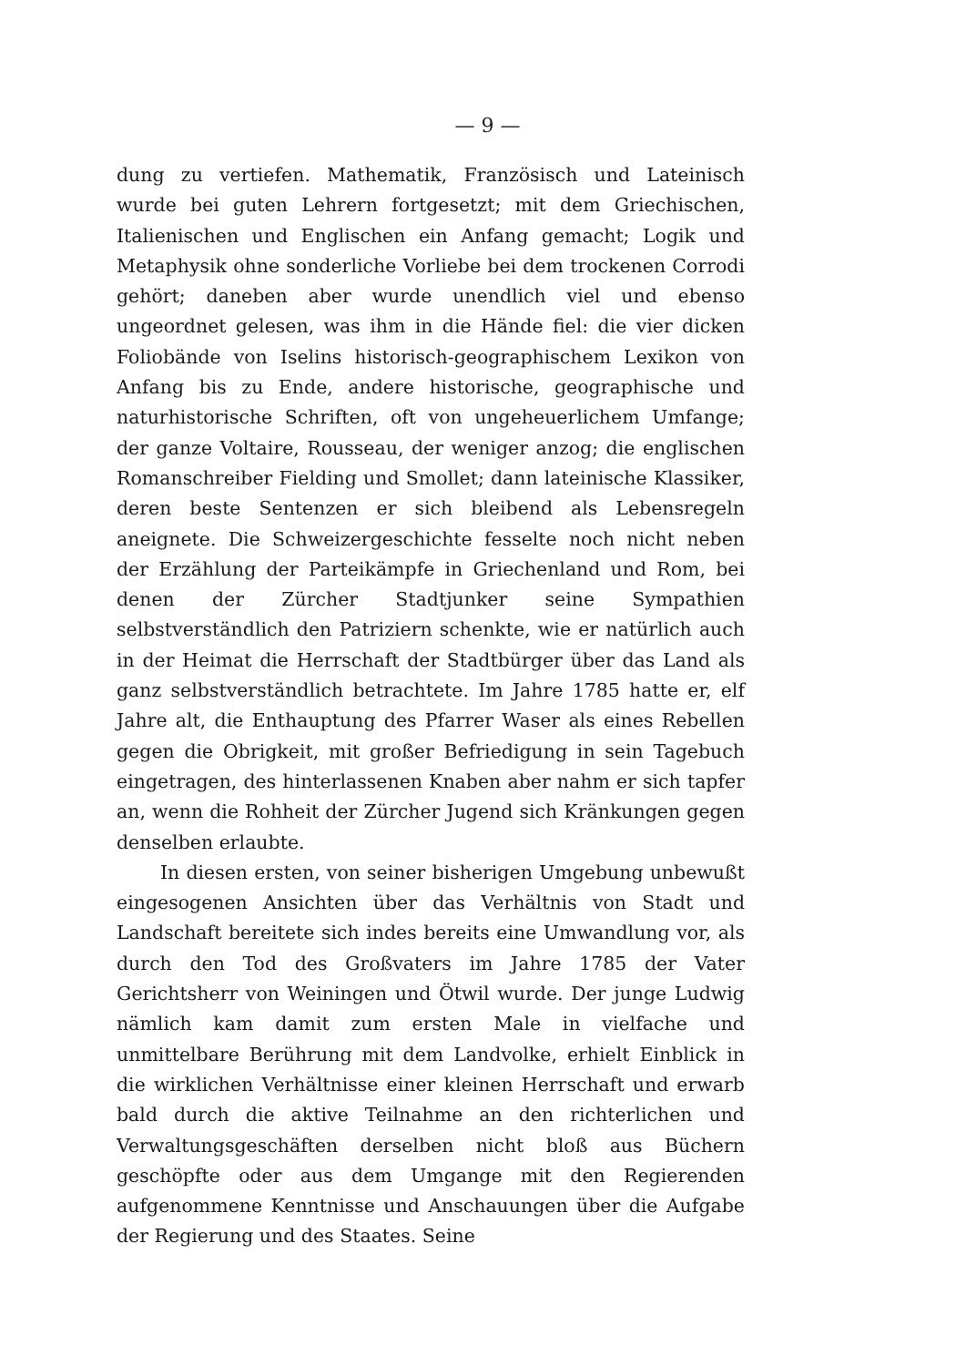— 9 —
dung zu vertiefen. Mathematik, Französisch und Lateinisch wurde bei guten Lehrern fortgesetzt; mit dem Griechischen, Italienischen und Englischen ein Anfang gemacht; Logik und Metaphysik ohne sonderliche Vorliebe bei dem trockenen Corrodi gehört; daneben aber wurde unendlich viel und ebenso ungeordnet gelesen, was ihm in die Hände fiel: die vier dicken Foliobände von Iselins historisch-geographischem Lexikon von Anfang bis zu Ende, andere historische, geographische und naturhistorische Schriften, oft von ungeheuerlichem Umfange; der ganze Voltaire, Rousseau, der weniger anzog; die englischen Romanschreiber Fielding und Smollet; dann lateinische Klassiker, deren beste Sentenzen er sich bleibend als Lebensregeln aneignete. Die Schweizergeschichte fesselte noch nicht neben der Erzählung der Parteikämpfe in Griechenland und Rom, bei denen der Zürcher Stadtjunker seine Sympathien selbstverständlich den Patriziern schenkte, wie er natürlich auch in der Heimat die Herrschaft der Stadtbürger über das Land als ganz selbstverständlich betrachtete. Im Jahre 1785 hatte er, elf Jahre alt, die Enthauptung des Pfarrer Waser als eines Rebellen gegen die Obrigkeit, mit großer Befriedigung in sein Tagebuch eingetragen, des hinterlassenen Knaben aber nahm er sich tapfer an, wenn die Rohheit der Zürcher Jugend sich Kränkungen gegen denselben erlaubte.
In diesen ersten, von seiner bisherigen Umgebung unbewußt eingesogenen Ansichten über das Verhältnis von Stadt und Landschaft bereitete sich indes bereits eine Umwandlung vor, als durch den Tod des Großvaters im Jahre 1785 der Vater Gerichtsherr von Weiningen und Ötwil wurde. Der junge Ludwig nämlich kam damit zum ersten Male in vielfache und unmittelbare Berührung mit dem Landvolke, erhielt Einblick in die wirklichen Verhältnisse einer kleinen Herrschaft und erwarb bald durch die aktive Teilnahme an den richterlichen und Verwaltungsgeschäften derselben nicht bloß aus Büchern geschöpfte oder aus dem Umgange mit den Regierenden aufgenommene Kenntnisse und Anschauungen über die Aufgabe der Regierung und des Staates. Seine